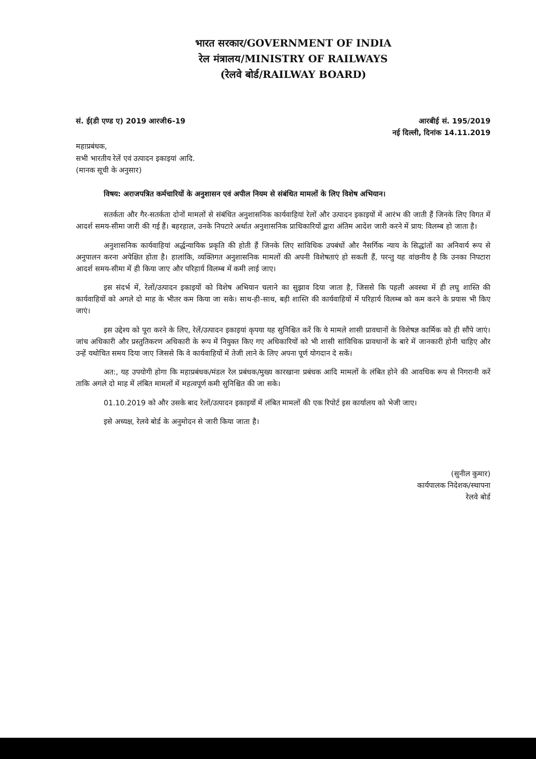भारत सरकार/GOVERNMENT OF INDIA
रेल मंत्रालय/MINISTRY OF RAILWAYS
(रेलवे बोर्ड/RAILWAY BOARD)
सं. ई(डी एण्ड ए) 2019 आरजी6-19 आरबीई सं. 195/2019
नई दिल्ली, दिनांक 14.11.2019
महाप्रबंधक,
सभी भारतीय रेलें एवं उत्पादन इकाइयां आदि.
(मानक सूची के अनुसार)
विषय: अराजपत्रित कर्मचारियों के अनुशासन एवं अपील नियम से संबंधित मामलों के लिए विशेष अभियान।
सतर्कता और गैर-सतर्कता दोनों मामलों से संबंधित अनुशासनिक कार्यवाहियां रेलों और उत्पादन इकाइयों में आरंभ की जाती हैं जिनके लिए विगत में आदर्श समय-सीमा जारी की गई हैं। बहरहाल, उनके निपटारे अर्थात अनुशासनिक प्राधिकारियों द्वारा अंतिम आदेश जारी करने में प्राय: विलम्ब हो जाता है।
अनुशासनिक कार्यवाहियां अर्द्धन्यायिक प्रकृति की होती हैं जिनके लिए सांविधिक उपबंधों और नैसर्गिक न्याय के सिद्धांतों का अनिवार्य रूप से अनुपालन करना अपेक्षित होता है। हालांकि, व्यक्तिगत अनुशासनिक मामलों की अपनी विशेषताएं हो सकती हैं, परन्तु यह वांछनीय है कि उनका निपटारा आदर्श समय-सीमा में ही किया जाए और परिहार्य विलम्ब में कमी लाई जाए।
इस संदर्भ में, रेलों/उत्पादन इकाइयों को विशेष अभियान चलाने का सुझाव दिया जाता है, जिससे कि पहली अवस्था में ही लघु शास्ति की कार्यवाहियों को अगले दो माह के भीतर कम किया जा सके। साथ-ही-साथ, बड़ी शास्ति की कार्यवाहियों में परिहार्य विलम्ब को कम करने के प्रयास भी किए जाएं।
इस उद्देश्य को पूरा करने के लिए, रेलें/उत्पादन इकाइयां कृपया यह सुनिश्चित करें कि ये मामले शासी प्रावधानों के विशेषज्ञ कार्मिक को ही सौंपे जाएं। जांच अधिकारी और प्रस्तुतिकरण अधिकारी के रूप में नियुक्त किए गए अधिकारियों को भी शासी सांविधिक प्रावधानों के बारे में जानकारी होनी चाहिए और उन्हें यथोचित समय दिया जाए जिससे कि वे कार्यवाहियों में तेजी लाने के लिए अपना पूर्ण योगदान दे सकें।
अत:, यह उपयोगी होगा कि महाप्रबंधक/मंडल रेल प्रबंधक/मुख्य कारखाना प्रबंधक आदि मामलों के लंबित होने की आवधिक रूप से निगरानी करें ताकि अगले दो माह में लंबित मामलों में महत्वपूर्ण कमी सुनिश्चित की जा सके।
01.10.2019 को और उसके बाद रेलों/उत्पादन इकाइयों में लंबित मामलों की एक रिपोर्ट इस कार्यालय को भेजी जाए।
इसे अध्यक्ष, रेलवे बोर्ड के अनुमोदन से जारी किया जाता है।
(सुनील कुमार)
कार्यपालक निदेशक/स्थापना
रेलवे बोर्ड